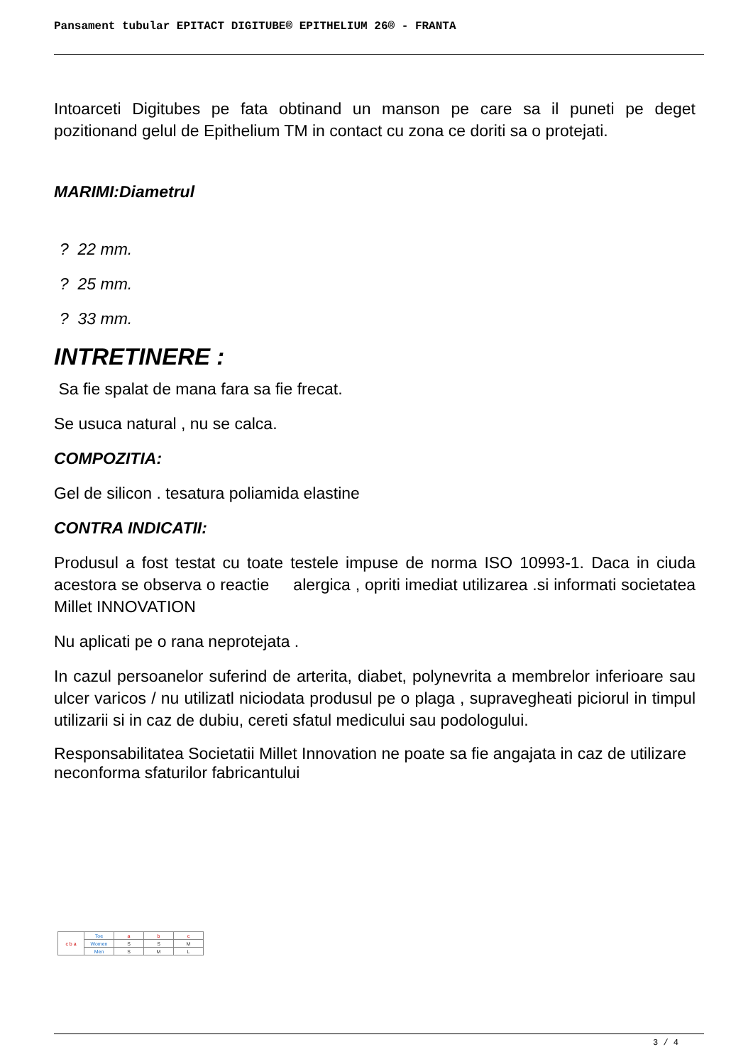Pansament tubular EPITACT DIGITUBE® EPITHELIUM 26® - FRANTA
Intoarceti Digitubes pe fata obtinand un manson pe care sa il puneti pe deget pozitionand gelul de Epithelium TM in contact cu zona ce doriti sa o protejati.
MARIMI:Diametrul
? 22 mm.
? 25 mm.
? 33 mm.
INTRETINERE :
Sa fie spalat de mana fara sa fie frecat.
Se usuca natural , nu se calca.
COMPOZITIA:
Gel de silicon . tesatura poliamida elastine
CONTRA INDICATII:
Produsul a fost testat cu toate testele impuse de norma ISO 10993-1. Daca in ciuda acestora se observa o reactie alergica , opriti imediat utilizarea .si informati societatea Millet INNOVATION
Nu aplicati pe o rana neprotejata .
In cazul persoanelor suferind de arterita, diabet, polynevrita a membrelor inferioare sau ulcer varicos / nu utilizatl niciodata produsul pe o plaga , supravegheati piciorul in timpul utilizarii si in caz de dubiu, cereti sfatul medicului sau podologului.
Responsabilitatea Societatii Millet Innovation ne poate sa fie angajata in caz de utilizare neconforma sfaturilor fabricantului
| c b a | Toe | a | b | c |
| | Women | S | S | M |
| | Men | S | M | L |
3 / 4